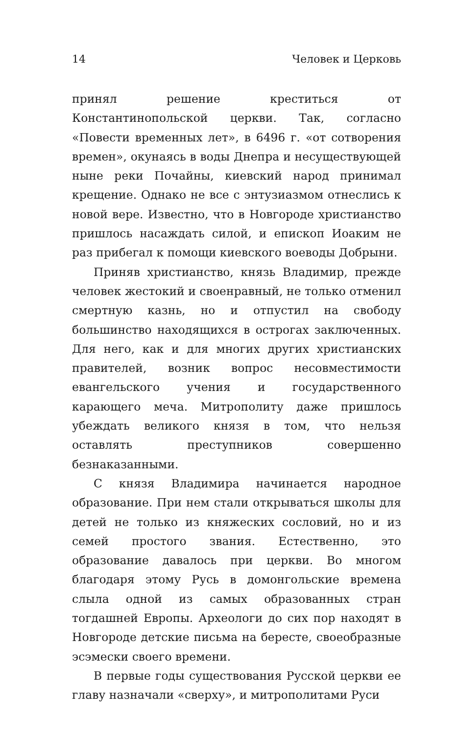14 Человек и Церковь
принял решение креститься от Константинопольской церкви. Так, согласно «Повести временных лет», в 6496 г. «от сотворения времен», окунаясь в воды Днепра и несуществующей ныне реки Почайны, киевский народ принимал крещение. Однако не все с энтузиазмом отнеслись к новой вере. Известно, что в Новгороде христианство пришлось насаждать силой, и епископ Иоаким не раз прибегал к помощи киевского воеводы Добрыни.
Приняв христианство, князь Владимир, прежде человек жестокий и своенравный, не только отменил смертную казнь, но и отпустил на свободу большинство находящихся в острогах заключенных. Для него, как и для многих других христианских правителей, возник вопрос несовместимости евангельского учения и государственного карающего меча. Митрополиту даже пришлось убеждать великого князя в том, что нельзя оставлять преступников совершенно безнаказанными.
С князя Владимира начинается народное образование. При нем стали открываться школы для детей не только из княжеских сословий, но и из семей простого звания. Естественно, это образование давалось при церкви. Во многом благодаря этому Русь в домонгольские времена слыла одной из самых образованных стран тогдашней Европы. Археологи до сих пор находят в Новгороде детские письма на бересте, своеобразные эсэмески своего времени.
В первые годы существования Русской церкви ее главу назначали «сверху», и митрополитами Руси